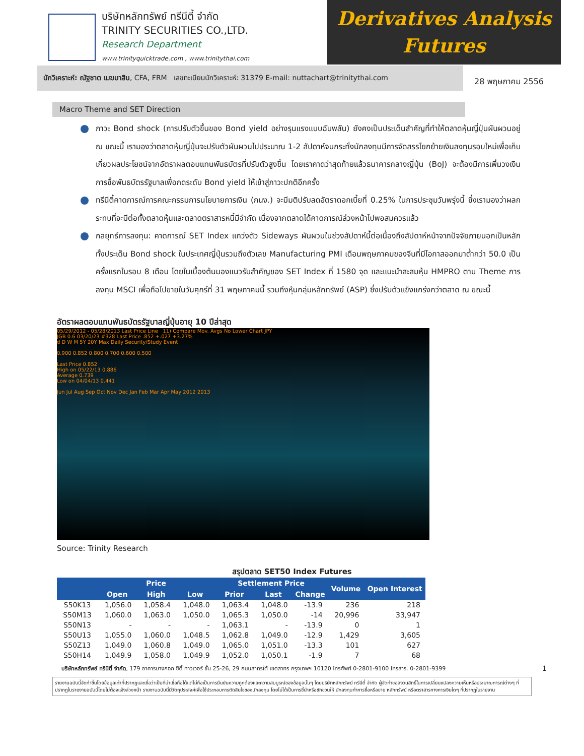บริษัทหลักทรัพย์ ทรีนีตี้ จำกัด
TRINITY SECURITIES CO.,LTD.
Research Department
www.trinityquicktrade.com , www.trinitythai.com
Derivatives Analysis
Futures
นักวิเคราะห์: ณัฐชาต เมฆมาสิน, CFA, FRM เลขทะเบียนนักวิเคราะห์: 31379 E-mail: nuttachart@trinitythai.com
28 พฤษภาคม 2556
Macro Theme and SET Direction
ภาวะ Bond shock (การปรับตัวขึ้นของ Bond yield อย่างรุนแรงแบบฉับพลัน) ยังคงเป็นประเด็นสำคัญที่ทำให้ตลาดหุ้นญี่ปุ่นผันผวนอยู่ ณ ขณะนี้ เรามองว่าตลาดหุ้นญี่ปุ่นจะปรับตัวผันผวนไปประมาณ 1-2 สัปดาห์จนกระทั่งนักลงทุนมีการจัดสรรโยกย้ายเงินลงทุนรอบใหม่เพื่อเก็บเกี่ยวผลประโยชน์จากอัตราผลตอบแทนพันธบัตรที่ปรับตัวสูงขึ้น โดยเราคาดว่าสุดท้ายแล้วธนาคารกลางญี่ปุ่น (BoJ) จะต้องมีการเพิ่มวงเงินการซื้อพันธบัตรรัฐบาลเพื่อกดระดับ Bond yield ให้เข้าสู่ภาวะปกติอีกครั้ง
ทรีนีตี้คาดการณ์การคณะกรรมการนโยบายการเงิน (กนง.) จะมีมติปรับลดอัตราดอกเบี้ยที่ 0.25% ในการประชุมวันพรุ่งนี้ ซึ่งเรามองว่าผลกระทบที่จะมีต่อทั้งตลาดหุ้นและตลาดตราสารหนี้มีจำกัด เนื่องจากตลาดได้คาดการณ์ล่วงหน้าไปพอสมควรแล้ว
กลยุทธ์การลงทุน: คาดการณ์ SET Index แกว่งตัว Sideways ผันผวนในช่วงสัปดาห์นี้ต่อเนื่องถึงสัปดาห์หน้าจากปัจจัยภายนอกเป็นหลัก ทั้งประเด็น Bond shock ในประเทศญี่ปุ่นรวมถึงตัวเลข Manufacturing PMI เดือนพฤษภาคมของจีนที่มีโอกาสออกมาต่ำกว่า 50.0 เป็นครั้งแรกในรอบ 8 เดือน โดยในเบื้องต้นมองแนวรับสำคัญของ SET Index ที่ 1580 จุด และแนะนำสะสมหุ้น HMPRO ตาม Theme การลงทุน MSCI เพื่อถือไปขายในวันศุกร์ที่ 31 พฤษภาคมนี้ รวมถึงหุ้นกลุ่มหลักทรัพย์ (ASP) ซึ่งปรับตัวแข็งแกร่งกว่าตลาด ณ ขณะนี้
อัตราผลตอบแทนพันธบัตรรัฐบาลญี่ปุ่นอายุ 10 ปีล่าสุด
05/29/2012 - 05/28/2013 Last Price Line 11) Compare Mov. Avgs No Lower Chart JPY
JGB 0.6 03/20/23 #328 Last Price .852 +.027 +3.27%
d D W M 5Y 20Y Max Daily Security/Study Event
0.900 0.852 0.800 0.700 0.600 0.500
Last Price 0.852
High on 05/22/13 0.886
Average 0.739
Low on 04/04/13 0.441
Jun Jul Aug Sep Oct Nov Dec Jan Feb Mar Apr May 2012 2013
Source: Trinity Research
สรุปตลาด SET50 Index Futures
| | Price | | | Settlement Price | | | Volume | Open Interest |
| --- | --- | --- | --- | --- | --- | --- | --- | --- |
| | Open | High | Low | Prior | Last | Change | | |
| S50K13 | 1,056.0 | 1,058.4 | 1,048.0 | 1,063.4 | 1,048.0 | -13.9 | 236 | 218 |
| S50M13 | 1,060.0 | 1,063.0 | 1,050.0 | 1,065.3 | 1,050.0 | -14 | 20,996 | 33,947 |
| S50N13 | - | - | - | 1,063.1 | - | -13.9 | 0 | 1 |
| S50U13 | 1,055.0 | 1,060.0 | 1,048.5 | 1,062.8 | 1,049.0 | -12.9 | 1,429 | 3,605 |
| S50Z13 | 1,049.0 | 1,060.8 | 1,049.0 | 1,065.0 | 1,051.0 | -13.3 | 101 | 627 |
| S50H14 | 1,049.9 | 1,058.0 | 1,049.9 | 1,052.0 | 1,050.1 | -1.9 | 7 | 68 |
บริษัทหลักทรัพย์ ทรีนีตี้ จำกัด, 179 อาคารบางกอก ซิตี้ ทาวเวอร์ ชั้น 25-26, 29 ถนนสาทรใต้ เขตสาทร กรุงเทพฯ 10120 โทรศัพท์ 0-2801-9100 โทรสาร. 0-2801-9399 1
รายงานฉบับนี้จัดทำขึ้นโดยข้อมูลเท่าที่ปรากฏและเชื่อว่าเป็นที่น่าเชื่อถือได้แต่ไม่ถือเป็นการยืนยันความถูกต้องและความสมบูรณ์ของข้อมูลนั้นๆ โดยบริษัทหลักทรัพย์ ทรีนีตี้ จำกัด ผู้จัดทำขอสงวนสิทธิ์ในการเปลี่ยนแปลงความเห็นหรือประมาณการณ์ต่างๆ ที่ปรากฏในรายงานฉบับนี้โดยไม่ต้องแจ้งล่วงหน้า รายงานฉบับนี้มีวัตถุประสงค์เพื่อใช้ประกอบการตัดสินใจของนักลงทุน โดยไม่ได้เป็นการชี้นำหรือชักชวนให้ นักลงทุนทำการซื้อหรือขาย หลักทรัพย์ หรือตราสารทางการเงินใดๆ ที่ปรากฏในรายงาน